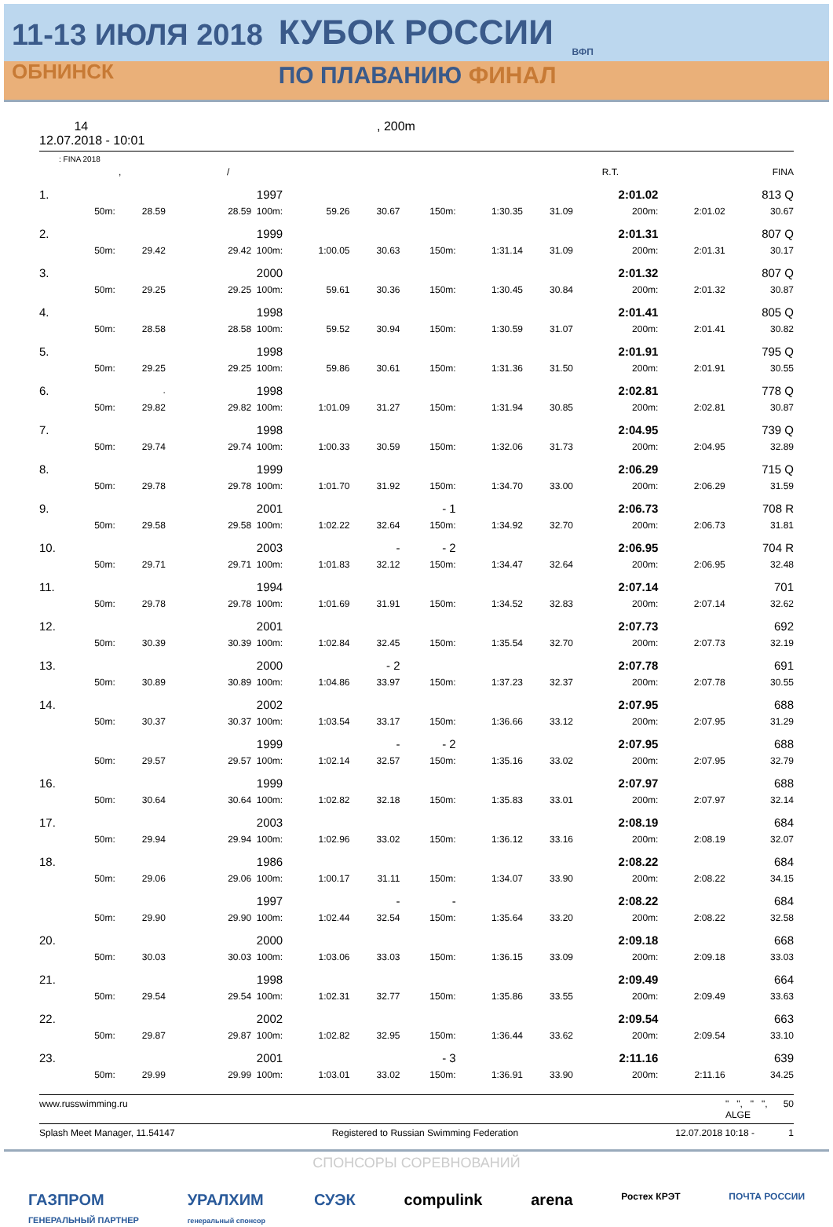11-13 ИЮЛЯ 2018
ОБНИНСК
КУБОК РОССИИ
ПО ПЛАВАНИЮ ФИНАЛ
ВФП
14
12.07.2018 - 10:01
, 200m
: FINA 2018
| | , | | / | | | | | | R.T. | | | FINA |
| 1. | | | 1997 | | | | | | 2:01.02 | | 813 Q |
| | 50m: | 28.59 | 28.59 100m: | 59.26 | 30.67 | 150m: | 1:30.35 | 31.09 | 200m: | 2:01.02 | 30.67 |
| 2. | | | 1999 | | | | | | 2:01.31 | | 807 Q |
| | 50m: | 29.42 | 29.42 100m: | 1:00.05 | 30.63 | 150m: | 1:31.14 | 31.09 | 200m: | 2:01.31 | 30.17 |
| 3. | | | 2000 | | | | | | 2:01.32 | | 807 Q |
| | 50m: | 29.25 | 29.25 100m: | 59.61 | 30.36 | 150m: | 1:30.45 | 30.84 | 200m: | 2:01.32 | 30.87 |
| 4. | | | 1998 | | | | | | 2:01.41 | | 805 Q |
| | 50m: | 28.58 | 28.58 100m: | 59.52 | 30.94 | 150m: | 1:30.59 | 31.07 | 200m: | 2:01.41 | 30.82 |
| 5. | | | 1998 | | | | | | 2:01.91 | | 795 Q |
| | 50m: | 29.25 | 29.25 100m: | 59.86 | 30.61 | 150m: | 1:31.36 | 31.50 | 200m: | 2:01.91 | 30.55 |
| 6. | | . | 1998 | | | | | | 2:02.81 | | 778 Q |
| | 50m: | 29.82 | 29.82 100m: | 1:01.09 | 31.27 | 150m: | 1:31.94 | 30.85 | 200m: | 2:02.81 | 30.87 |
| 7. | | | 1998 | | | | | | 2:04.95 | | 739 Q |
| | 50m: | 29.74 | 29.74 100m: | 1:00.33 | 30.59 | 150m: | 1:32.06 | 31.73 | 200m: | 2:04.95 | 32.89 |
| 8. | | | 1999 | | | | | | 2:06.29 | | 715 Q |
| | 50m: | 29.78 | 29.78 100m: | 1:01.70 | 31.92 | 150m: | 1:34.70 | 33.00 | 200m: | 2:06.29 | 31.59 |
| 9. | | | 2001 | | | - 1 | | | 2:06.73 | | 708 R |
| | 50m: | 29.58 | 29.58 100m: | 1:02.22 | 32.64 | 150m: | 1:34.92 | 32.70 | 200m: | 2:06.73 | 31.81 |
| 10. | | | 2003 | | - | - 2 | | | 2:06.95 | | 704 R |
| | 50m: | 29.71 | 29.71 100m: | 1:01.83 | 32.12 | 150m: | 1:34.47 | 32.64 | 200m: | 2:06.95 | 32.48 |
| 11. | | | 1994 | | | | | | 2:07.14 | | 701 |
| | 50m: | 29.78 | 29.78 100m: | 1:01.69 | 31.91 | 150m: | 1:34.52 | 32.83 | 200m: | 2:07.14 | 32.62 |
| 12. | | | 2001 | | | | | | 2:07.73 | | 692 |
| | 50m: | 30.39 | 30.39 100m: | 1:02.84 | 32.45 | 150m: | 1:35.54 | 32.70 | 200m: | 2:07.73 | 32.19 |
| 13. | | | 2000 | | - 2 | | | | 2:07.78 | | 691 |
| | 50m: | 30.89 | 30.89 100m: | 1:04.86 | 33.97 | 150m: | 1:37.23 | 32.37 | 200m: | 2:07.78 | 30.55 |
| 14. | | | 2002 | | | | | | 2:07.95 | | 688 |
| | 50m: | 30.37 | 30.37 100m: | 1:03.54 | 33.17 | 150m: | 1:36.66 | 33.12 | 200m: | 2:07.95 | 31.29 |
| | | | 1999 | | - | - 2 | | | 2:07.95 | | 688 |
| | 50m: | 29.57 | 29.57 100m: | 1:02.14 | 32.57 | 150m: | 1:35.16 | 33.02 | 200m: | 2:07.95 | 32.79 |
| 16. | | | 1999 | | | | | | 2:07.97 | | 688 |
| | 50m: | 30.64 | 30.64 100m: | 1:02.82 | 32.18 | 150m: | 1:35.83 | 33.01 | 200m: | 2:07.97 | 32.14 |
| 17. | | | 2003 | | | | | | 2:08.19 | | 684 |
| | 50m: | 29.94 | 29.94 100m: | 1:02.96 | 33.02 | 150m: | 1:36.12 | 33.16 | 200m: | 2:08.19 | 32.07 |
| 18. | | | 1986 | | | | | | 2:08.22 | | 684 |
| | 50m: | 29.06 | 29.06 100m: | 1:00.17 | 31.11 | 150m: | 1:34.07 | 33.90 | 200m: | 2:08.22 | 34.15 |
| | | | 1997 | | - | - | | | 2:08.22 | | 684 |
| | 50m: | 29.90 | 29.90 100m: | 1:02.44 | 32.54 | 150m: | 1:35.64 | 33.20 | 200m: | 2:08.22 | 32.58 |
| 20. | | | 2000 | | | | | | 2:09.18 | | 668 |
| | 50m: | 30.03 | 30.03 100m: | 1:03.06 | 33.03 | 150m: | 1:36.15 | 33.09 | 200m: | 2:09.18 | 33.03 |
| 21. | | | 1998 | | | | | | 2:09.49 | | 664 |
| | 50m: | 29.54 | 29.54 100m: | 1:02.31 | 32.77 | 150m: | 1:35.86 | 33.55 | 200m: | 2:09.49 | 33.63 |
| 22. | | | 2002 | | | | | | 2:09.54 | | 663 |
| | 50m: | 29.87 | 29.87 100m: | 1:02.82 | 32.95 | 150m: | 1:36.44 | 33.62 | 200m: | 2:09.54 | 33.10 |
| 23. | | | 2001 | | | - 3 | | | 2:11.16 | | 639 |
| | 50m: | 29.99 | 29.99 100m: | 1:03.01 | 33.02 | 150m: | 1:36.91 | 33.90 | 200m: | 2:11.16 | 34.25 |
www.russwimming.ru " ", " ", 50
ALGE
Splash Meet Manager, 11.54147 Registered to Russian Swimming Federation 12.07.2018 10:18 - 1
СПОНСОРЫ СОРЕВНОВАНИЙ
ГАЗПРОМ
ГЕНЕРАЛЬНЫЙ ПАРТНЕР УРАЛХИМ
генеральный спонсор СУЭК compulink arena Ростех КРЭТ ПОЧТА РОССИИ